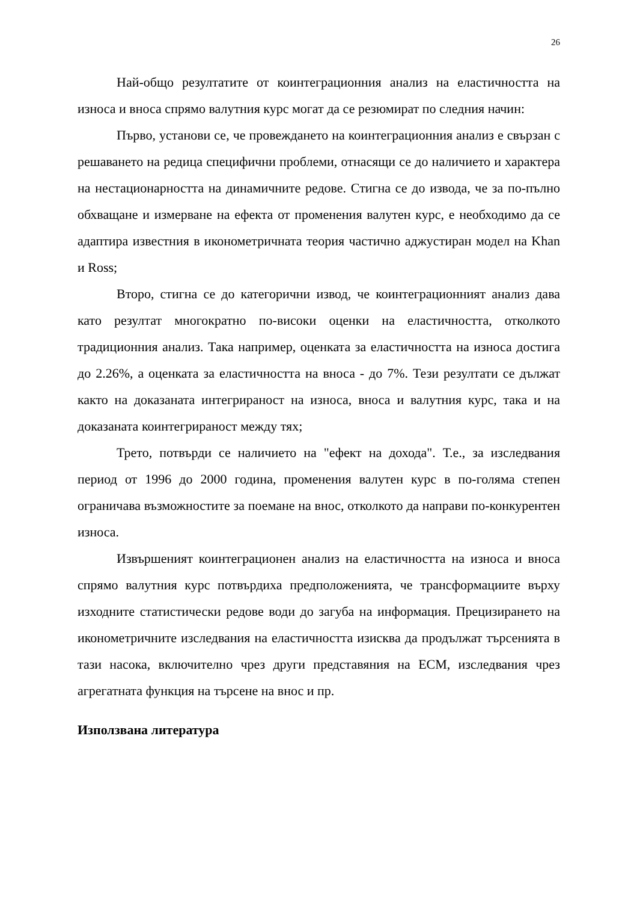26
Най-общо резултатите от коинтеграционния анализ на еластичността на износа и вноса спрямо валутния курс могат да се резюмират по следния начин:
Първо, установи се, че провеждането на коинтеграционния анализ е свързан с решаването на редица специфични проблеми, отнасящи се до наличието и характера на нестационарността на динамичните редове. Стигна се до извода, че за по-пълно обхващане и измерване на ефекта от променения валутен курс, е необходимо да се адаптира известния в иконометричната теория частично аджустиран модел на Khan и Ross;
Второ, стигна се до категорични извод, че коинтеграционният анализ дава като резултат многократно по-високи оценки на еластичността, отколкото традиционния анализ. Така например, оценката за еластичността на износа достига до 2.26%, а оценката за еластичността на вноса - до 7%. Тези резултати се дължат както на доказаната интегрираност на износа, вноса и валутния курс, така и на доказаната коинтегрираност между тях;
Трето, потвърди се наличието на "ефект на дохода". Т.е., за изследвания период от 1996 до 2000 година, променения валутен курс в по-голяма степен ограничава възможностите за поемане на внос, отколкото да направи по-конкурентен износа.
Извършеният коинтеграционен анализ на еластичността на износа и вноса спрямо валутния курс потвърдиха предположенията, че трансформациите върху изходните статистически редове води до загуба на информация. Прецизирането на иконометричните изследвания на еластичността изисква да продължат търсенията в тази насока, включително чрез други представяния на ECM, изследвания чрез агрегатната функция на търсене на внос и пр.
Използвана литература